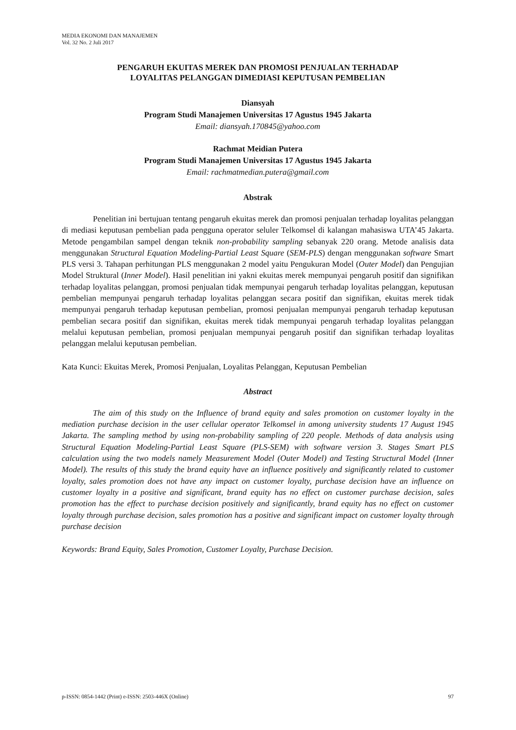MEDIA EKONOMI DAN MANAJEMEN
Vol. 32 No. 2 Juli 2017
PENGARUH EKUITAS MEREK DAN PROMOSI PENJUALAN TERHADAP
LOYALITAS PELANGGAN DIMEDIASI KEPUTUSAN PEMBELIAN
Diansyah
Program Studi Manajemen Universitas 17 Agustus 1945 Jakarta
Email: diansyah.170845@yahoo.com
Rachmat Meidian Putera
Program Studi Manajemen Universitas 17 Agustus 1945 Jakarta
Email: rachmatmedian.putera@gmail.com
Abstrak
Penelitian ini bertujuan tentang pengaruh ekuitas merek dan promosi penjualan terhadap loyalitas pelanggan di mediasi keputusan pembelian pada pengguna operator seluler Telkomsel di kalangan mahasiswa UTA’45 Jakarta. Metode pengambilan sampel dengan teknik non-probability sampling sebanyak 220 orang. Metode analisis data menggunakan Structural Equation Modeling-Partial Least Square (SEM-PLS) dengan menggunakan software Smart PLS versi 3. Tahapan perhitungan PLS menggunakan 2 model yaitu Pengukuran Model (Outer Model) dan Pengujian Model Struktural (Inner Model). Hasil penelitian ini yakni ekuitas merek mempunyai pengaruh positif dan signifikan terhadap loyalitas pelanggan, promosi penjualan tidak mempunyai pengaruh terhadap loyalitas pelanggan, keputusan pembelian mempunyai pengaruh terhadap loyalitas pelanggan secara positif dan signifikan, ekuitas merek tidak mempunyai pengaruh terhadap keputusan pembelian, promosi penjualan mempunyai pengaruh terhadap keputusan pembelian secara positif dan signifikan, ekuitas merek tidak mempunyai pengaruh terhadap loyalitas pelanggan melalui keputusan pembelian, promosi penjualan mempunyai pengaruh positif dan signifikan terhadap loyalitas pelanggan melalui keputusan pembelian.
Kata Kunci: Ekuitas Merek, Promosi Penjualan, Loyalitas Pelanggan, Keputusan Pembelian
Abstract
The aim of this study on the Influence of brand equity and sales promotion on customer loyalty in the mediation purchase decision in the user cellular operator Telkomsel in among university students 17 August 1945 Jakarta. The sampling method by using non-probability sampling of 220 people. Methods of data analysis using Structural Equation Modeling-Partial Least Square (PLS-SEM) with software version 3. Stages Smart PLS calculation using the two models namely Measurement Model (Outer Model) and Testing Structural Model (Inner Model). The results of this study the brand equity have an influence positively and significantly related to customer loyalty, sales promotion does not have any impact on customer loyalty, purchase decision have an influence on customer loyalty in a positive and significant, brand equity has no effect on customer purchase decision, sales promotion has the effect to purchase decision positively and significantly, brand equity has no effect on customer loyalty through purchase decision, sales promotion has a positive and significant impact on customer loyalty through purchase decision
Keywords: Brand Equity, Sales Promotion, Customer Loyalty, Purchase Decision.
p-ISSN: 0854-1442 (Print) e-ISSN: 2503-446X (Online) 97